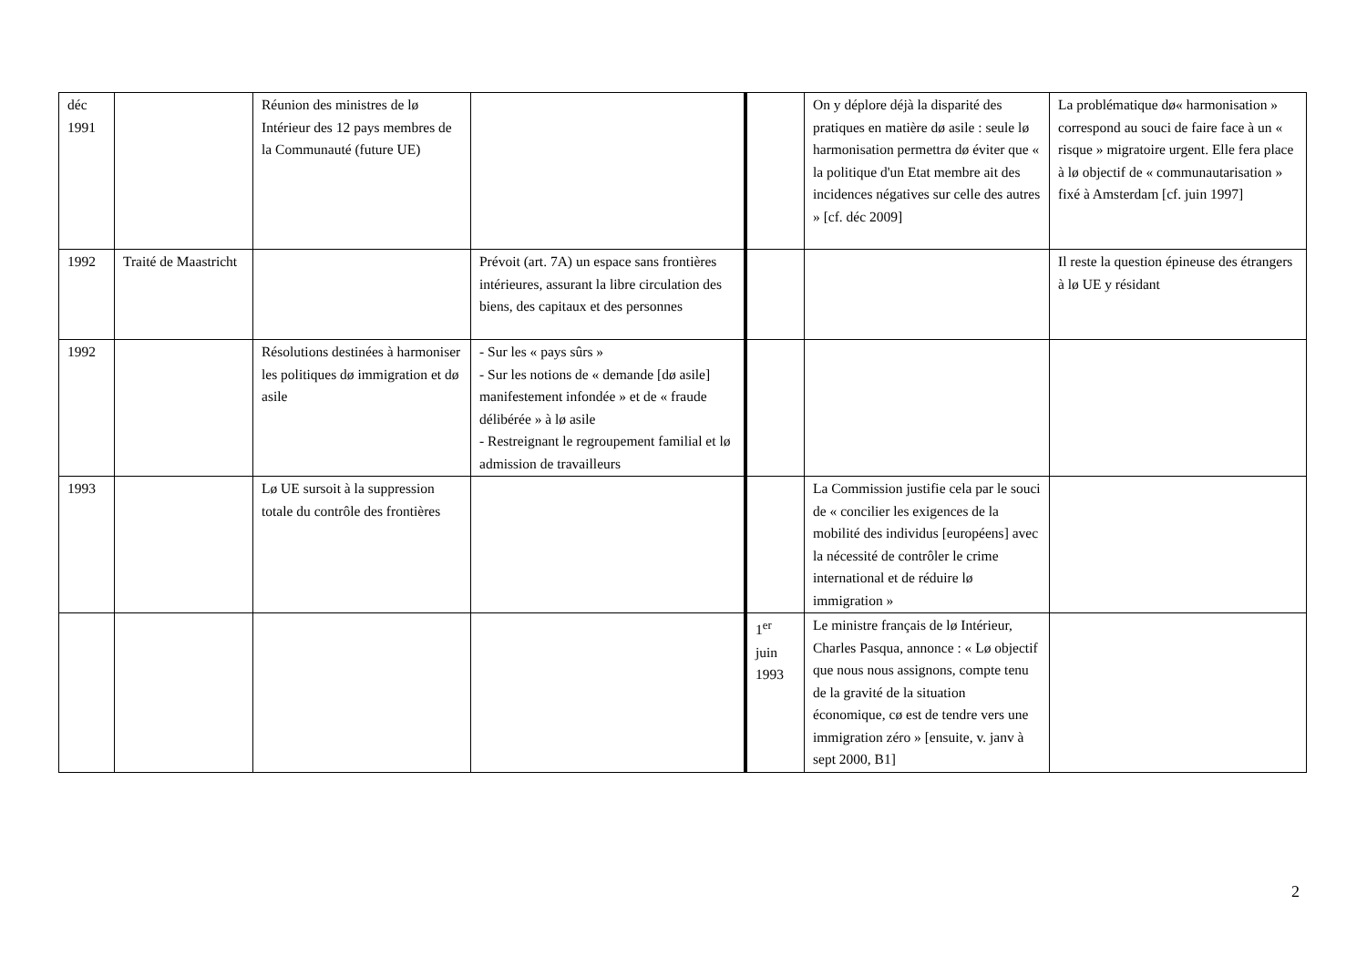| déc 1991 | | Réunion des ministres de lø Intérieur des 12 pays membres de la Communauté (future UE) | | | On y déplore déjà la disparité des pratiques en matière dø asile : seule lø harmonisation permettra dø éviter que « la politique d'un Etat membre ait des incidences négatives sur celle des autres » [cf. déc 2009] | La problématique dø« harmonisation » correspond au souci de faire face à un « risque » migratoire urgent. Elle fera place à lø objectif de « communautarisation » fixé à Amsterdam [cf. juin 1997] |
| 1992 | Traité de Maastricht | | Prévoit (art. 7A) un espace sans frontières intérieures, assurant la libre circulation des biens, des capitaux et des personnes | | | Il reste la question épineuse des étrangers à lø UE y résidant |
| 1992 | | Résolutions destinées à harmoniser les politiques dø immigration et dø asile | - Sur les « pays sûrs » - Sur les notions de « demande [dø asile] manifestement infondée » et de « fraude délibérée » à lø asile - Restreignant le regroupement familial et lø admission de travailleurs | | | |
| 1993 | | Lø UE sursoit à la suppression totale du contrôle des frontières | | | La Commission justifie cela par le souci de « concilier les exigences de la mobilité des individus [européens] avec la nécessité de contrôler le crime international et de réduire lø immigration » | |
| | | | | 1<sup>er</sup> juin 1993 | Le ministre français de lø Intérieur, Charles Pasqua, annonce : « Lø objectif que nous nous assignons, compte tenu de la gravité de la situation économique, cø est de tendre vers une immigration zéro » [ensuite, v. janv à sept 2000, B1] | |
2